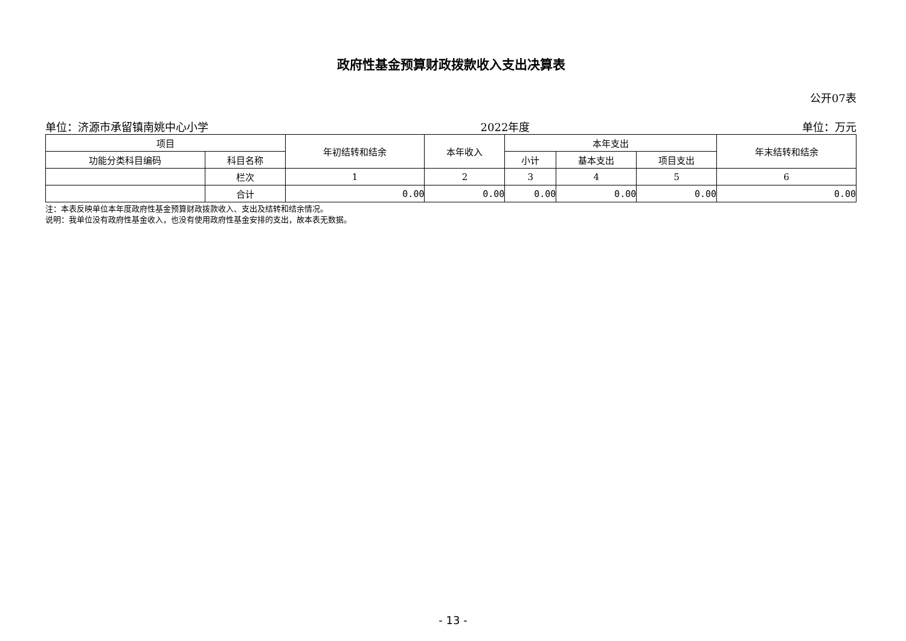政府性基金预算财政拨款收入支出决算表
公开07表
单位：济源市承留镇南姚中心小学 2022年度 单位：万元
| 项目 | | 年初结转和结余 | 本年收入 | 本年支出 | | | 年末结转和结余 |
| --- | --- | --- | --- | --- | --- | --- | --- |
| 功能分类科目编码 | 科目名称 | | | 小计 | 基本支出 | 项目支出 | |
| | 栏次 | 1 | 2 | 3 | 4 | 5 | 6 |
| | 合计 | 0.00 | 0.00 | 0.00 | 0.00 | 0.00 | 0.00 |
注：本表反映单位本年度政府性基金预算财政拨款收入、支出及结转和结余情况。
说明：我单位没有政府性基金收入，也没有使用政府性基金安排的支出，故本表无数据。
- 13 -